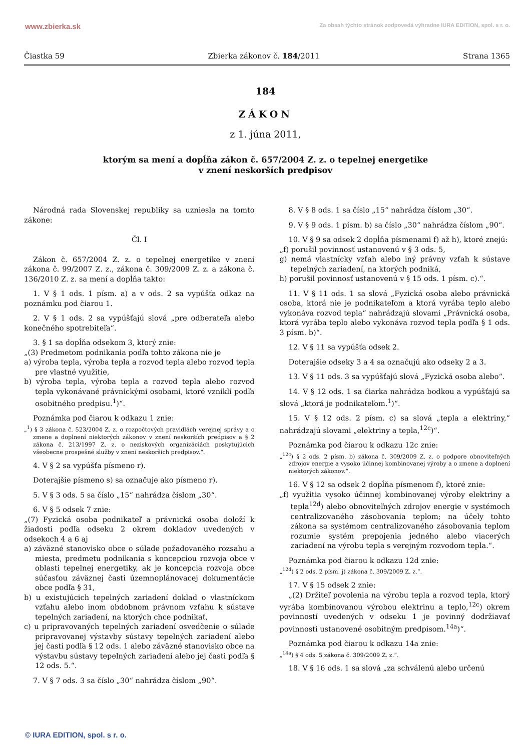www.zbierka.sk Za obsah týchto stránok zodpovedá výhradne IURA EDITION, spol. s r. o.
Čiastka 59 Zbierka zákonov č. 184/2011 Strana 1365
184
ZÁKON
z 1. júna 2011,
ktorým sa mení a dopĺňa zákon č. 657/2004 Z. z. o tepelnej energetike
v znení neskorších predpisov
Národná rada Slovenskej republiky sa uzniesla na tomto zákone:
Čl. I
Zákon č. 657/2004 Z. z. o tepelnej energetike v znení zákona č. 99/2007 Z. z., zákona č. 309/2009 Z. z. a zákona č. 136/2010 Z. z. sa mení a dopĺňa takto:
1. V § 1 ods. 1 písm. a) a v ods. 2 sa vypúšťa odkaz na poznámku pod čiarou 1.
2. V § 1 ods. 2 sa vypúšťajú slová „pre odberateľa alebo konečného spotrebiteľa“.
3. § 1 sa dopĺňa odsekom 3, ktorý znie:
„(3) Predmetom podnikania podľa tohto zákona nie je
a) výroba tepla, výroba tepla a rozvod tepla alebo rozvod tepla pre vlastné využitie,
b) výroba tepla, výroba tepla a rozvod tepla alebo rozvod tepla vykonávané právnickými osobami, ktoré vznikli podľa osobitného predpisu.<sup>1</sup>)“.
Poznámka pod čiarou k odkazu 1 znie:
„<sup>1</sup>) § 3 zákona č. 523/2004 Z. z. o rozpočtových pravidlách verejnej správy a o zmene a doplnení niektorých zákonov v znení neskorších predpisov a § 2 zákona č. 213/1997 Z. z. o neziskových organizáciách poskytujúcich všeobecne prospešné služby v znení neskorších predpisov.“.
4. V § 2 sa vypúšťa písmeno r).
Doterajšie písmeno s) sa označuje ako písmeno r).
5. V § 3 ods. 5 sa číslo „15“ nahrádza číslom „30“.
6. V § 5 odsek 7 znie:
„(7) Fyzická osoba podnikateľ a právnická osoba doloží k žiadosti podľa odseku 2 okrem dokladov uvedených v odsekoch 4 a 6 aj
a) záväzné stanovisko obce o súlade požadovaného rozsahu a miesta, predmetu podnikania s koncepciou rozvoja obce v oblasti tepelnej energetiky, ak je koncepcia rozvoja obce súčasťou záväznej časti územnoplánovacej dokumentácie obce podľa § 31,
b) u existujúcich tepelných zariadení doklad o vlastníckom vzťahu alebo inom obdobnom právnom vzťahu k sústave tepelných zariadení, na ktorých chce podnikať,
c) u pripravovaných tepelných zariadení osvedčenie o súlade pripravovanej výstavby sústavy tepelných zariadení alebo jej časti podľa § 12 ods. 1 alebo záväzné stanovisko obce na výstavbu sústavy tepelných zariadení alebo jej časti podľa § 12 ods. 5.“.
7. V § 7 ods. 3 sa číslo „30“ nahrádza číslom „90“.
8. V § 8 ods. 1 sa číslo „15“ nahrádza číslom „30“.
9. V § 9 ods. 1 písm. b) sa číslo „30“ nahrádza číslom „90“.
10. V § 9 sa odsek 2 dopĺňa písmenami f) až h), ktoré znejú:
„f) porušil povinnosť ustanovenú v § 3 ods. 5,
g) nemá vlastnícky vzťah alebo iný právny vzťah k sústave tepelných zariadení, na ktorých podniká,
h) porušil povinnosť ustanovenú v § 15 ods. 1 písm. c).“.
11. V § 11 ods. 1 sa slová „Fyzická osoba alebo právnická osoba, ktorá nie je podnikateľom a ktorá vyrába teplo alebo vykonáva rozvod tepla“ nahrádzajú slovami „Právnická osoba, ktorá vyrába teplo alebo vykonáva rozvod tepla podľa § 1 ods. 3 písm. b)“.
12. V § 11 sa vypúšťa odsek 2.
Doterajšie odseky 3 a 4 sa označujú ako odseky 2 a 3.
13. V § 11 ods. 3 sa vypúšťajú slová „Fyzická osoba alebo“.
14. V § 12 ods. 1 sa čiarka nahrádza bodkou a vypúšťajú sa slová „ktorá je podnikateľom.<sup>1</sup>)“.
15. V § 12 ods. 2 písm. c) sa slová „tepla a elektriny,“ nahrádzajú slovami „elektriny a tepla,<sup>12c</sup>)“.
Poznámka pod čiarou k odkazu 12c znie:
„<sup>12c</sup>) § 2 ods. 2 písm. b) zákona č. 309/2009 Z. z. o podpore obnoviteľných zdrojov energie a vysoko účinnej kombinovanej výroby a o zmene a doplnení niektorých zákonov.“.
16. V § 12 sa odsek 2 dopĺňa písmenom f), ktoré znie:
„f) využitia vysoko účinnej kombinovanej výroby elektriny a tepla<sup>12d</sup>) alebo obnoviteľných zdrojov energie v systémoch centralizovaného zásobovania teplom; na účely tohto zákona sa systémom centralizovaného zásobovania teplom rozumie systém prepojenia jedného alebo viacerých zariadení na výrobu tepla s verejným rozvodom tepla.“.
Poznámka pod čiarou k odkazu 12d znie:
„<sup>12d</sup>) § 2 ods. 2 písm. j) zákona č. 309/2009 Z. z.“.
17. V § 15 odsek 2 znie:
„(2) Držiteľ povolenia na výrobu tepla a rozvod tepla, ktorý vyrába kombinovanou výrobou elektrinu a teplo,<sup>12c</sup>) okrem povinností uvedených v odseku 1 je povinný dodržiavať povinnosti ustanovené osobitným predpisom.<sup>14a</sup>)“.
Poznámka pod čiarou k odkazu 14a znie:
„<sup>14a</sup>) § 4 ods. 5 zákona č. 309/2009 Z. z.“.
18. V § 16 ods. 1 sa slová „za schválenú alebo určenú
© IURA EDITION, spol. s r. o.